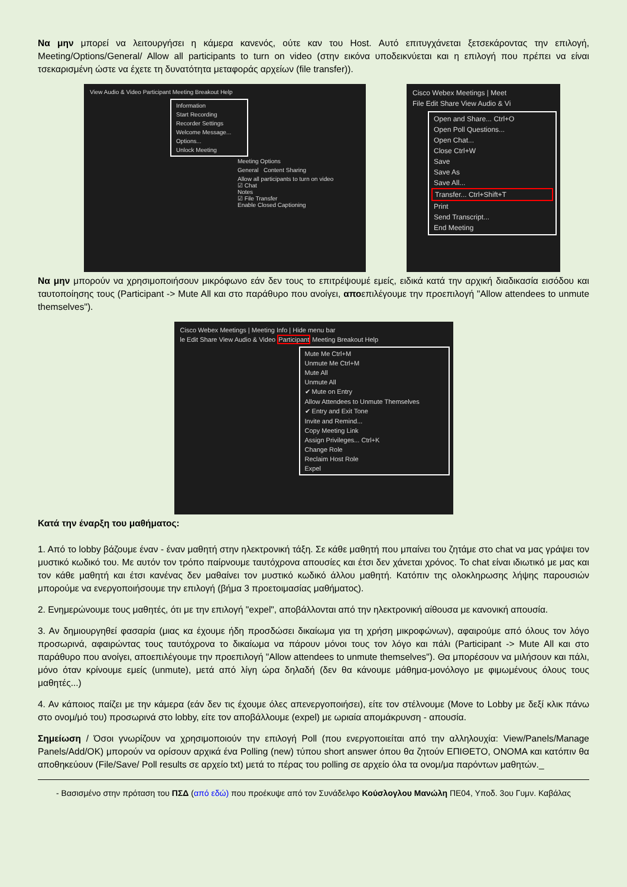Να μην μπορεί να λειτουργήσει η κάμερα κανενός, ούτε καν του Host. Αυτό επιτυγχάνεται ξετσεκάροντας την επιλογή, Meeting/Options/General/ Allow all participants to turn on video (στην εικόνα υποδεικνύεται και η επιλογή που πρέπει να είναι τσεκαρισμένη ώστε να έχετε τη δυνατότητα μεταφοράς αρχείων (file transfer)).
View Audio & Video Participant Meeting Breakout Help
Information
Start Recording
Recorder Settings
Welcome Message...
Options...
Unlock Meeting
Meeting Options
General Content Sharing
Allow all participants to turn on video
☑ Chat
Notes
☑ File Transfer
Enable Closed Captioning
Cisco Webex Meetings | Meet
File Edit Share View Audio & Vi
Open and Share... Ctrl+O
Open Poll Questions...
Open Chat...
Close Ctrl+W
Save
Save As
Save All...
Transfer... Ctrl+Shift+T
Print
Send Transcript...
End Meeting
Να μην μπορούν να χρησιμοποιήσουν μικρόφωνο εάν δεν τους το επιτρέψουμέ εμείς, ειδικά κατά την αρχική διαδικασία εισόδου και ταυτοποίησης τους (Participant -> Mute All και στο παράθυρο που ανοίγει, αποεπιλέγουμε την προεπιλογή "Allow attendees to unmute themselves").
Cisco Webex Meetings | Meeting Info | Hide menu bar
le Edit Share View Audio & Video Participant Meeting Breakout Help
Mute Me Ctrl+M
Unmute Me Ctrl+M
Mute All
Unmute All
✔ Mute on Entry
Allow Attendees to Unmute Themselves
✔ Entry and Exit Tone
Invite and Remind...
Copy Meeting Link
Assign Privileges... Ctrl+K
Change Role
Reclaim Host Role
Expel
Κατά την έναρξη του μαθήματος:
1. Από το lobby βάζουμε έναν - έναν μαθητή στην ηλεκτρονική τάξη. Σε κάθε μαθητή που μπαίνει του ζητάμε στο chat να μας γράψει τον μυστικό κωδικό του. Με αυτόν τον τρόπο παίρνουμε ταυτόχρονα απουσίες και έτσι δεν χάνεται χρόνος. Το chat είναι ιδιωτικό με μας και τον κάθε μαθητή και έτσι κανένας δεν μαθαίνει τον μυστικό κωδικό άλλου μαθητή. Κατόπιν της ολοκληρωσης λήψης παρουσιών μπορούμε να ενεργοποιήσουμε την επιλογή (βήμα 3 προετοιμασίας μαθήματος).
2. Ενημερώνουμε τους μαθητές, ότι με την επιλογή "expel", αποβάλλονται από την ηλεκτρονική αίθουσα με κανονική απουσία.
3. Αν δημιουργηθεί φασαρία (μιας κα έχουμε ήδη προσδώσει δικαίωμα για τη χρήση μικροφώνων), αφαιρούμε από όλους τον λόγο προσωρινά, αφαιρώντας τους ταυτόχρονα το δικαίωμα να πάρουν μόνοι τους τον λόγο και πάλι (Participant -> Mute All και στο παράθυρο που ανοίγει, αποεπιλέγουμε την προεπιλογή "Allow attendees to unmute themselves"). Θα μπορέσουν να μιλήσουν και πάλι, μόνο όταν κρίνουμε εμείς (unmute), μετά από λίγη ώρα δηλαδή (δεν θα κάνουμε μάθημα-μονόλογο με φιμωμένους όλους τους μαθητές...)
4. Αν κάποιος παίζει με την κάμερα (εάν δεν τις έχουμε όλες απενεργοποιήσει), είτε τον στέλνουμε (Move to Lobby με δεξί κλικ πάνω στο ονομ/μό του) προσωρινά στο lobby, είτε τον αποβάλλουμε (expel) με ωριαία απομάκρυνση - απουσία.
Σημείωση / Όσοι γνωρίζουν να χρησιμοποιούν την επιλογή Poll (που ενεργοποιείται από την αλληλουχία: View/Panels/Manage Panels/Add/OK) μπορούν να ορίσουν αρχικά ένα Polling (new) τύπου short answer όπου θα ζητούν ΕΠΙΘΕΤΟ, ΟΝΟΜΑ και κατόπιν θα αποθηκεύουν (File/Save/ Poll results σε αρχείο txt) μετά το πέρας του polling σε αρχείο όλα τα ονομ/μα παρόντων μαθητών._
- Βασισμένο στην πρόταση του ΠΣΔ (από εδώ) που προέκυψε από τον Συνάδελφο Κούσλογλου Μανώλη ΠΕ04, Υποδ. 3ου Γυμν. Καβάλας